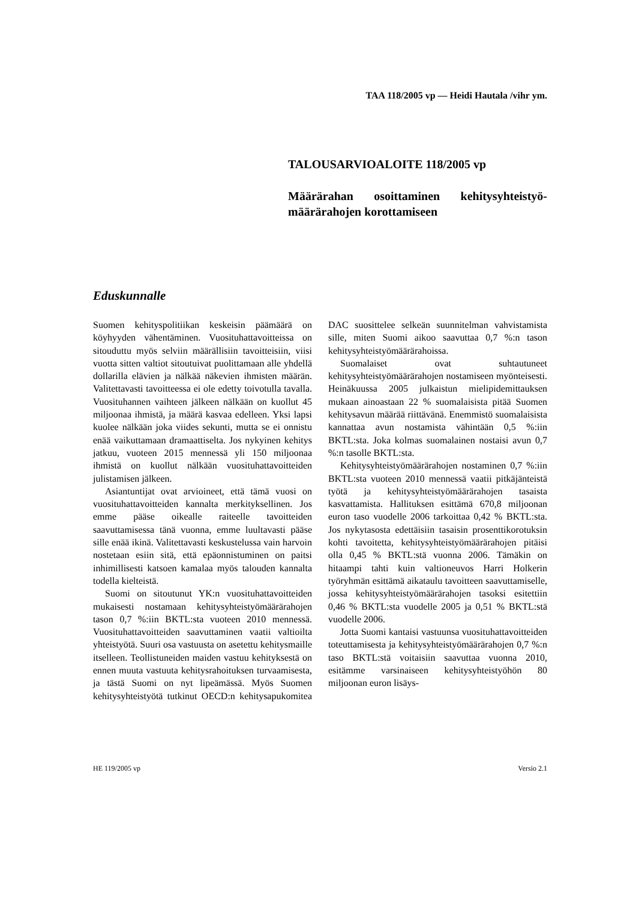TAA 118/2005 vp — Heidi Hautala /vihr ym.
TALOUSARVIOALOITE 118/2005 vp
Määrärahan osoittaminen kehitysyhteistyö­määrärahojen korottamiseen
Eduskunnalle
Suomen kehityspolitiikan keskeisin päämäärä on köyhyyden vähentäminen. Vuosituhattavoitteissa on sitouduttu myös selviin määrällisiin tavoitteisiin, viisi vuotta sitten valtiot sitoutuivat puolittamaan alle yhdellä dollarilla elävien ja nälkää näkevien ihmisten määrän. Valitettavasti tavoitteessa ei ole edetty toivotulla tavalla. Vuosituhannen vaihteen jälkeen nälkään on kuollut 45 miljoonaa ihmistä, ja määrä kasvaa edelleen. Yksi lapsi kuolee nälkään joka viides sekunti, mutta se ei onnistu enää vaikuttamaan dramaattiselta. Jos nykyinen kehitys jatkuu, vuoteen 2015 mennessä yli 150 miljoonaa ihmistä on kuollut nälkään vuosituhattavoitteiden julistamisen jälkeen.
Asiantuntijat ovat arvioineet, että tämä vuosi on vuosituhattavoitteiden kannalta merkityksellinen. Jos emme pääse oikealle raiteelle tavoitteiden saavuttamisessa tänä vuonna, emme luultavasti pääse sille enää ikinä. Valitettavasti keskustelussa vain harvoin nostetaan esiin sitä, että epäonnistuminen on paitsi inhimillisesti katsoen kamalaa myös talouden kannalta todella kielteistä.
Suomi on sitoutunut YK:n vuosituhattavoitteiden mukaisesti nostamaan kehitysyhteistyömäärärahojen tason 0,7 %:iin BKTL:sta vuoteen 2010 mennessä. Vuosituhattavoitteiden saavuttaminen vaatii valtioilta yhteistyötä. Suuri osa vastuusta on asetettu kehitysmaille itselleen. Teollistuneiden maiden vastuu kehityksestä on ennen muuta vastuuta kehitysrahoituksen turvaamisesta, ja tästä Suomi on nyt lipeämässä. Myös Suomen kehitysyhteistyötä tutkinut OECD:n kehitysapukomitea DAC suosittelee selkeän suunnitelman vahvistamista sille, miten Suomi aikoo saavuttaa 0,7 %:n tason kehitysyhteistyömäärärahoissa.
Suomalaiset ovat suhtautuneet kehitysyhteistyömäärärahojen nostamiseen myönteisesti. Heinäkuussa 2005 julkaistun mielipidemittauksen mukaan ainoastaan 22 % suomalaisista pitää Suomen kehitysavun määrää riittävänä. Enemmistö suomalaisista kannattaa avun nostamista vähintään 0,5 %:iin BKTL:sta. Joka kolmas suomalainen nostaisi avun 0,7 %:n tasolle BKTL:sta.
Kehitysyhteistyömäärärahojen nostaminen 0,7 %:iin BKTL:sta vuoteen 2010 mennessä vaatii pitkäjänteistä työtä ja kehitysyhteistyömäärärahojen tasaista kasvattamista. Hallituksen esittämä 670,8 miljoonan euron taso vuodelle 2006 tarkoittaa 0,42 % BKTL:sta. Jos nykytasosta edettäisiin tasaisin prosenttikorotuksin kohti tavoitetta, kehitysyhteistyömäärärahojen pitäisi olla 0,45 % BKTL:stä vuonna 2006. Tämäkin on hitaampi tahti kuin valtioneuvos Harri Holkerin työryhmän esittämä aikataulu tavoitteen saavuttamiselle, jossa kehitysyhteistyömäärärahojen tasoksi esitettiin 0,46 % BKTL:sta vuodelle 2005 ja 0,51 % BKTL:stä vuodelle 2006.
Jotta Suomi kantaisi vastuunsa vuosituhattavoitteiden toteuttamisesta ja kehitysyhteistyömäärärahojen 0,7 %:n taso BKTL:stä voitaisiin saavuttaa vuonna 2010, esitämme varsinaiseen kehitysyhteistyöhön 80 miljoonan euron lisäys-
HE 119/2005 vp Versio 2.1